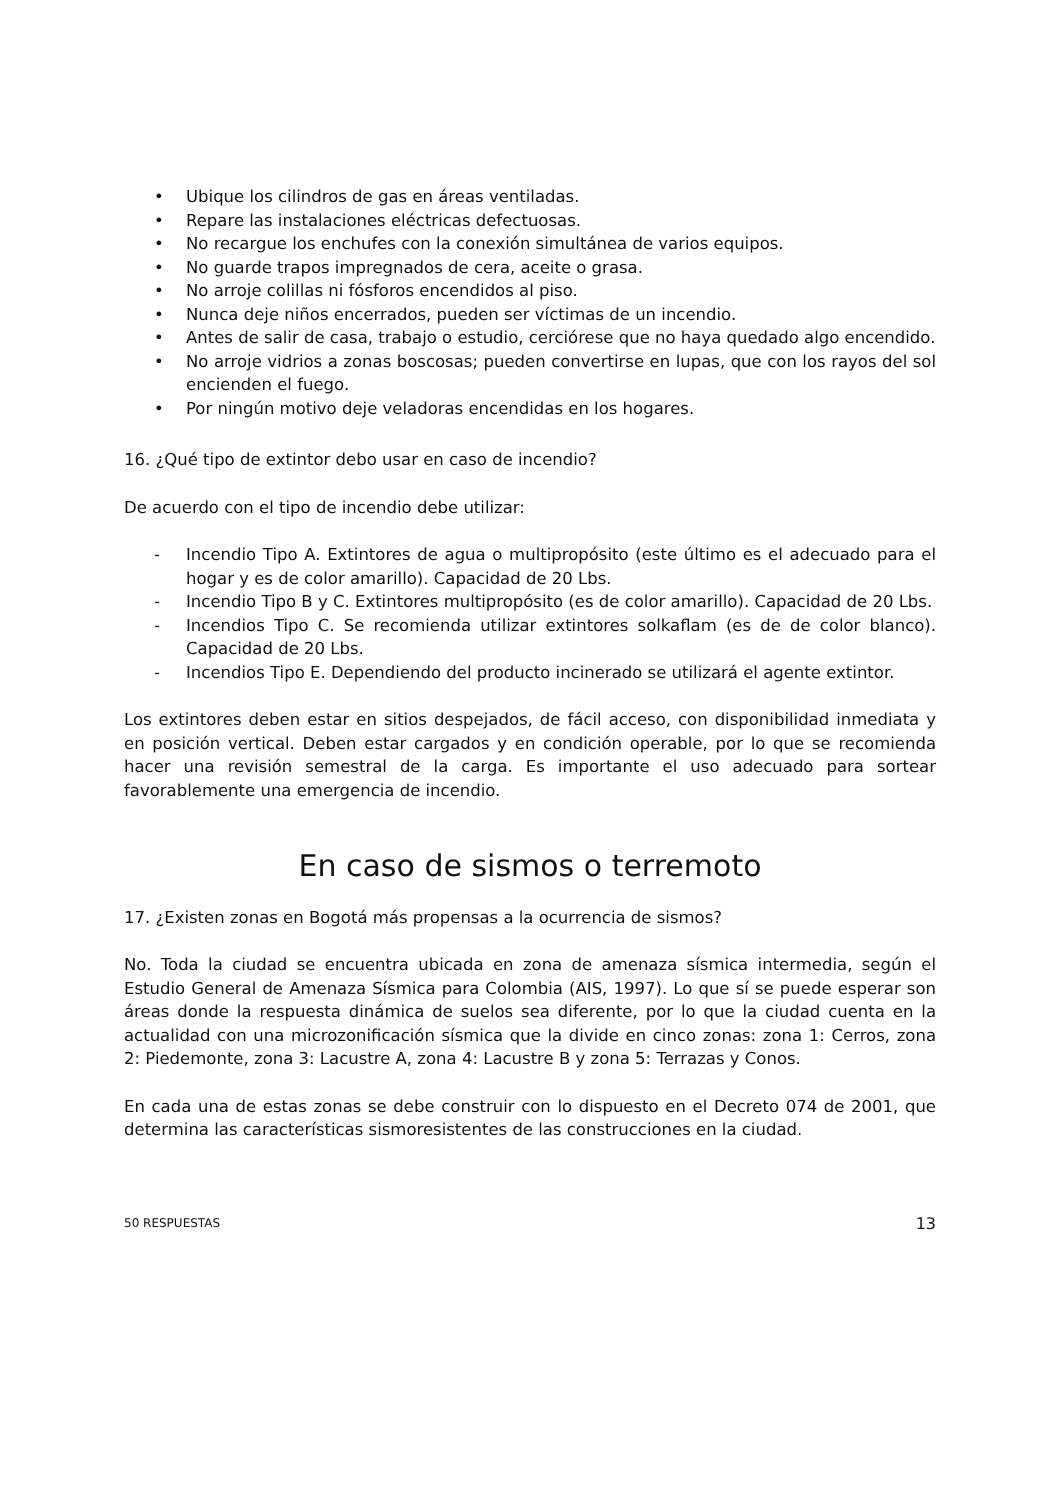• Ubique los cilindros de gas en áreas ventiladas.
• Repare las instalaciones eléctricas defectuosas.
• No recargue los enchufes con la conexión simultánea de varios equipos.
• No guarde trapos impregnados de cera, aceite o grasa.
• No arroje colillas ni fósforos encendidos al piso.
• Nunca deje niños encerrados, pueden ser víctimas de un incendio.
• Antes de salir de casa, trabajo o estudio, cerciórese que no haya quedado algo encendido.
• No arroje vidrios a zonas boscosas; pueden convertirse en lupas, que con los rayos del sol encienden el fuego.
• Por ningún motivo deje veladoras encendidas en los hogares.
16. ¿Qué tipo de extintor debo usar en caso de incendio?
De acuerdo con el tipo de incendio debe utilizar:
- Incendio Tipo A. Extintores de agua o multipropósito (este último es el adecuado para el hogar y es de color amarillo). Capacidad de 20 Lbs.
- Incendio Tipo B y C. Extintores multipropósito (es de color amarillo). Capacidad de 20 Lbs.
- Incendios Tipo C. Se recomienda utilizar extintores solkaflam (es de de color blanco). Capacidad de 20 Lbs.
- Incendios Tipo E. Dependiendo del producto incinerado se utilizará el agente extintor.
Los extintores deben estar en sitios despejados, de fácil acceso, con disponibilidad inmediata y en posición vertical. Deben estar cargados y en condición operable, por lo que se recomienda hacer una revisión semestral de la carga. Es importante el uso adecuado para sortear favorablemente una emergencia de incendio.
En caso de sismos o terremoto
17. ¿Existen zonas en Bogotá más propensas a la ocurrencia de sismos?
No. Toda la ciudad se encuentra ubicada en zona de amenaza sísmica intermedia, según el Estudio General de Amenaza Sísmica para Colombia (AIS, 1997). Lo que sí se puede esperar son áreas donde la respuesta dinámica de suelos sea diferente, por lo que la ciudad cuenta en la actualidad con una microzonificación sísmica que la divide en cinco zonas: zona 1: Cerros, zona 2: Piedemonte, zona 3: Lacustre A, zona 4: Lacustre B y zona 5: Terrazas y Conos.
En cada una de estas zonas se debe construir con lo dispuesto en el Decreto 074 de 2001, que determina las características sismoresistentes de las construcciones en la ciudad.
50 RESPUESTAS 13